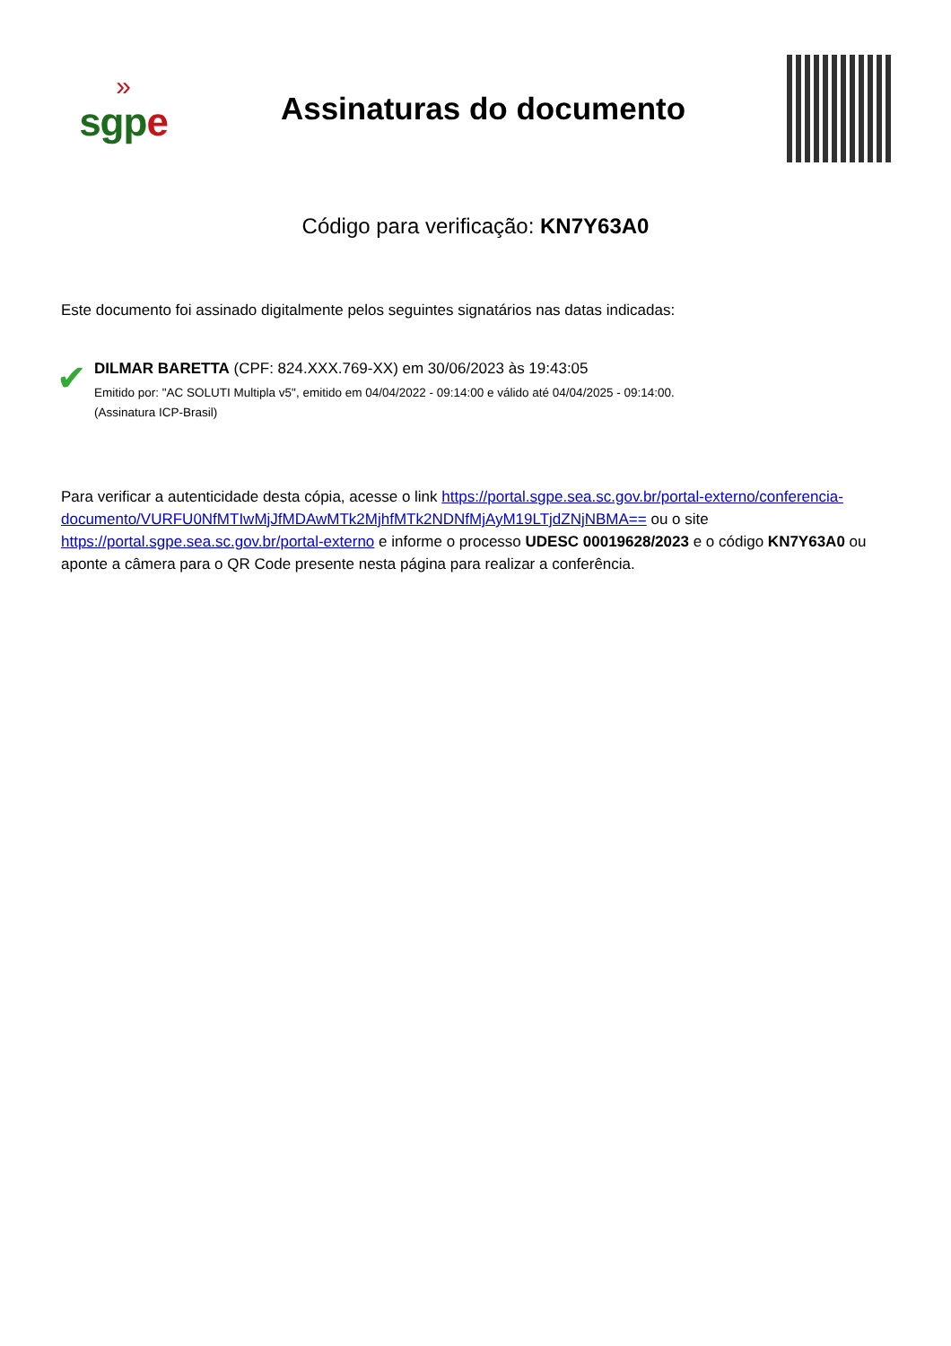»
sgpe
Assinaturas do documento
Código para verificação: KN7Y63A0
Este documento foi assinado digitalmente pelos seguintes signatários nas datas indicadas:
✔
DILMAR BARETTA (CPF: 824.XXX.769-XX) em 30/06/2023 às 19:43:05
Emitido por: "AC SOLUTI Multipla v5", emitido em 04/04/2022 - 09:14:00 e válido até 04/04/2025 - 09:14:00.
(Assinatura ICP-Brasil)
Para verificar a autenticidade desta cópia, acesse o link https://portal.sgpe.sea.sc.gov.br/portal-externo/conferencia-documento/VURFU0NfMTIwMjJfMDAwMTk2MjhfMTk2NDNfMjAyM19LTjdZNjNBMA== ou o site https://portal.sgpe.sea.sc.gov.br/portal-externo e informe o processo UDESC 00019628/2023 e o código KN7Y63A0 ou aponte a câmera para o QR Code presente nesta página para realizar a conferência.